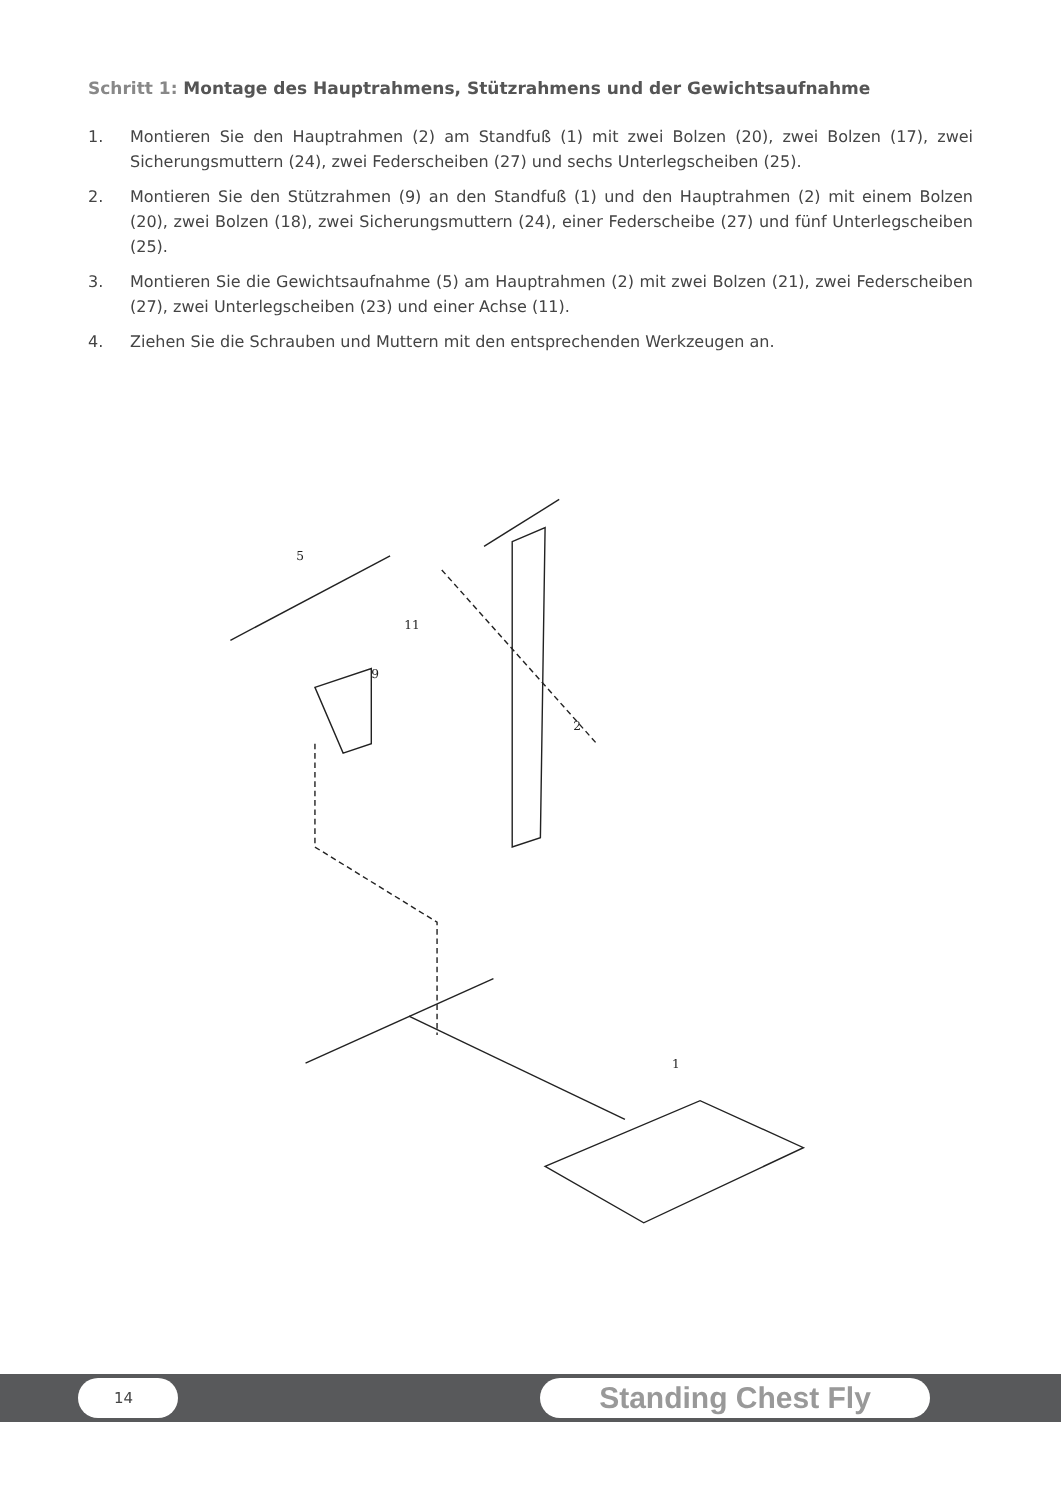Schritt 1: Montage des Hauptrahmens, Stützrahmens und der Gewichtsaufnahme
1. Montieren Sie den Hauptrahmen (2) am Standfuß (1) mit zwei Bolzen (20), zwei Bolzen (17), zwei Sicherungsmuttern (24), zwei Federscheiben (27) und sechs Unterlegscheiben (25).
2. Montieren Sie den Stützrahmen (9) an den Standfuß (1) und den Hauptrahmen (2) mit einem Bolzen (20), zwei Bolzen (18), zwei Sicherungsmuttern (24), einer Federscheibe (27) und fünf Unterlegscheiben (25).
3. Montieren Sie die Gewichtsaufnahme (5) am Hauptrahmen (2) mit zwei Bolzen (21), zwei Federscheiben (27), zwei Unterlegscheiben (23) und einer Achse (11).
4. Ziehen Sie die Schrauben und Muttern mit den entsprechenden Werkzeugen an.
5
11
9
2
1
14 Standing Chest Fly